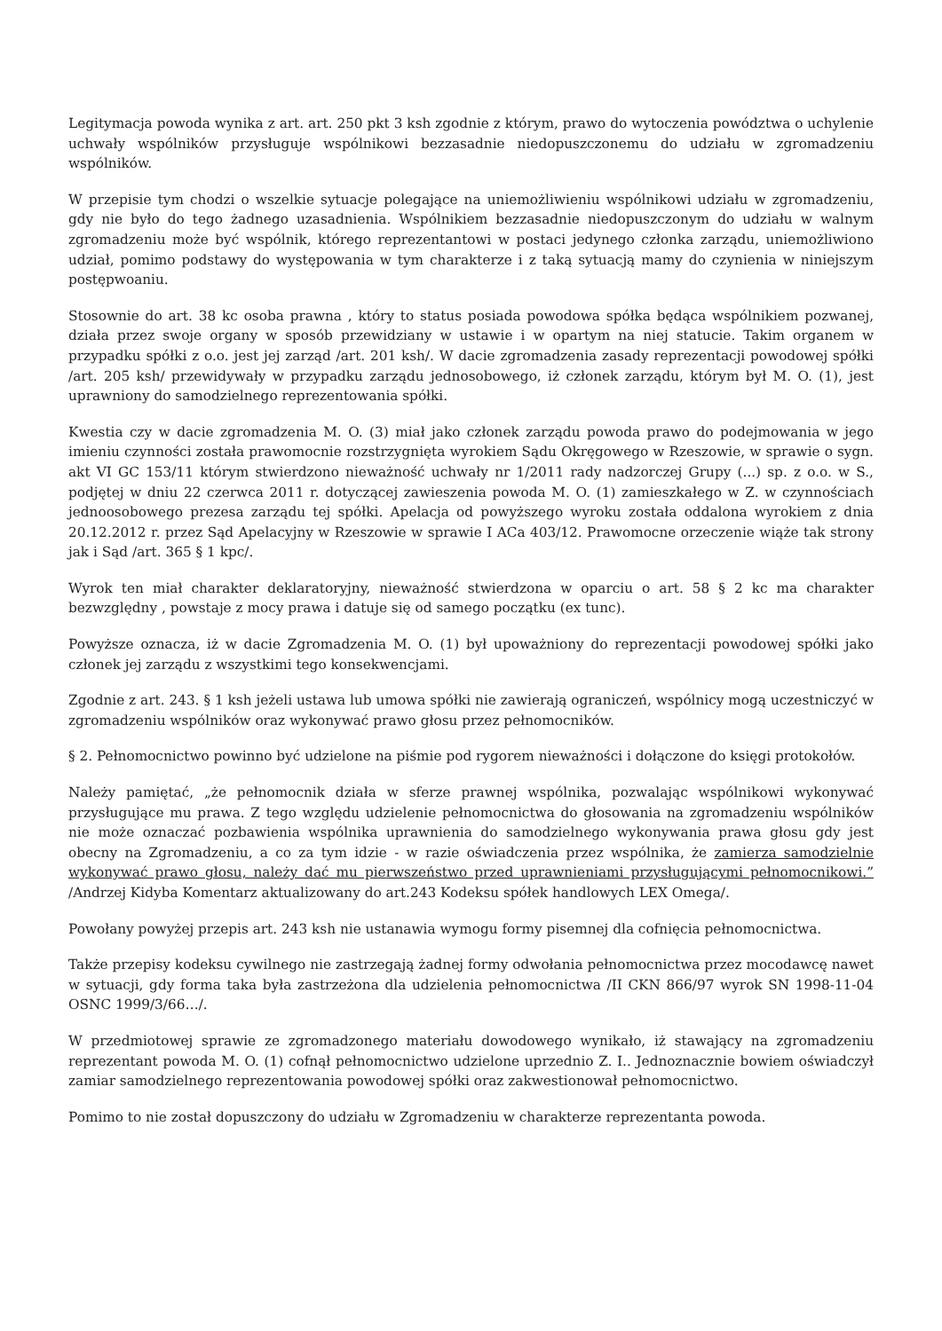Legitymacja powoda wynika z art. art. 250 pkt 3 ksh zgodnie z którym, prawo do wytoczenia powództwa o uchylenie uchwały wspólników przysługuje wspólnikowi bezzasadnie niedopuszczonemu do udziału w zgromadzeniu wspólników.
W przepisie tym chodzi o wszelkie sytuacje polegające na uniemożliwieniu wspólnikowi udziału w zgromadzeniu, gdy nie było do tego żadnego uzasadnienia. Wspólnikiem bezzasadnie niedopuszczonym do udziału w walnym zgromadzeniu może być wspólnik, którego reprezentantowi w postaci jedynego członka zarządu, uniemożliwiono udział, pomimo podstawy do występowania w tym charakterze i z taką sytuacją mamy do czynienia w niniejszym postępwoaniu.
Stosownie do art. 38 kc osoba prawna , który to status posiada powodowa spółka będąca wspólnikiem pozwanej, działa przez swoje organy w sposób przewidziany w ustawie i w opartym na niej statucie. Takim organem w przypadku spółki z o.o. jest jej zarząd /art. 201 ksh/. W dacie zgromadzenia zasady reprezentacji powodowej spółki /art. 205 ksh/ przewidywały w przypadku zarządu jednosobowego, iż członek zarządu, którym był M. O. (1), jest uprawniony do samodzielnego reprezentowania spółki.
Kwestia czy w dacie zgromadzenia M. O. (3) miał jako członek zarządu powoda prawo do podejmowania w jego imieniu czynności została prawomocnie rozstrzygnięta wyrokiem Sądu Okręgowego w Rzeszowie, w sprawie o sygn. akt VI GC 153/11 którym stwierdzono nieważność uchwały nr 1/2011 rady nadzorczej Grupy (...) sp. z o.o. w S., podjętej w dniu 22 czerwca 2011 r. dotyczącej zawieszenia powoda M. O. (1) zamieszkałego w Z. w czynnościach jednoosobowego prezesa zarządu tej spółki. Apelacja od powyższego wyroku została oddalona wyrokiem z dnia 20.12.2012 r. przez Sąd Apelacyjny w Rzeszowie w sprawie I ACa 403/12. Prawomocne orzeczenie wiąże tak strony jak i Sąd /art. 365 § 1 kpc/.
Wyrok ten miał charakter deklaratoryjny, nieważność stwierdzona w oparciu o art. 58 § 2 kc ma charakter bezwzględny , powstaje z mocy prawa i datuje się od samego początku (ex tunc).
Powyższe oznacza, iż w dacie Zgromadzenia M. O. (1) był upoważniony do reprezentacji powodowej spółki jako członek jej zarządu z wszystkimi tego konsekwencjami.
Zgodnie z art. 243. § 1 ksh jeżeli ustawa lub umowa spółki nie zawierają ograniczeń, wspólnicy mogą uczestniczyć w zgromadzeniu wspólników oraz wykonywać prawo głosu przez pełnomocników.
§ 2. Pełnomocnictwo powinno być udzielone na piśmie pod rygorem nieważności i dołączone do księgi protokołów.
Należy pamiętać, „że pełnomocnik działa w sferze prawnej wspólnika, pozwalając wspólnikowi wykonywać przysługujące mu prawa. Z tego względu udzielenie pełnomocnictwa do głosowania na zgromadzeniu wspólników nie może oznaczać pozbawienia wspólnika uprawnienia do samodzielnego wykonywania prawa głosu gdy jest obecny na Zgromadzeniu, a co za tym idzie - w razie oświadczenia przez wspólnika, że zamierza samodzielnie wykonywać prawo głosu, należy dać mu pierwszeństwo przed uprawnieniami przysługującymi pełnomocnikowi.” /Andrzej Kidyba Komentarz aktualizowany do art.243 Kodeksu spółek handlowych LEX Omega/.
Powołany powyżej przepis art. 243 ksh nie ustanawia wymogu formy pisemnej dla cofnięcia pełnomocnictwa.
Także przepisy kodeksu cywilnego nie zastrzegają żadnej formy odwołania pełnomocnictwa przez mocodawcę nawet w sytuacji, gdy forma taka była zastrzeżona dla udzielenia pełnomocnictwa /II CKN 866/97 wyrok SN 1998-11-04 OSNC 1999/3/66…/.
W przedmiotowej sprawie ze zgromadzonego materiału dowodowego wynikało, iż stawający na zgromadzeniu reprezentant powoda M. O. (1) cofnął pełnomocnictwo udzielone uprzednio Z. I.. Jednoznacznie bowiem oświadczył zamiar samodzielnego reprezentowania powodowej spółki oraz zakwestionował pełnomocnictwo.
Pomimo to nie został dopuszczony do udziału w Zgromadzeniu w charakterze reprezentanta powoda.